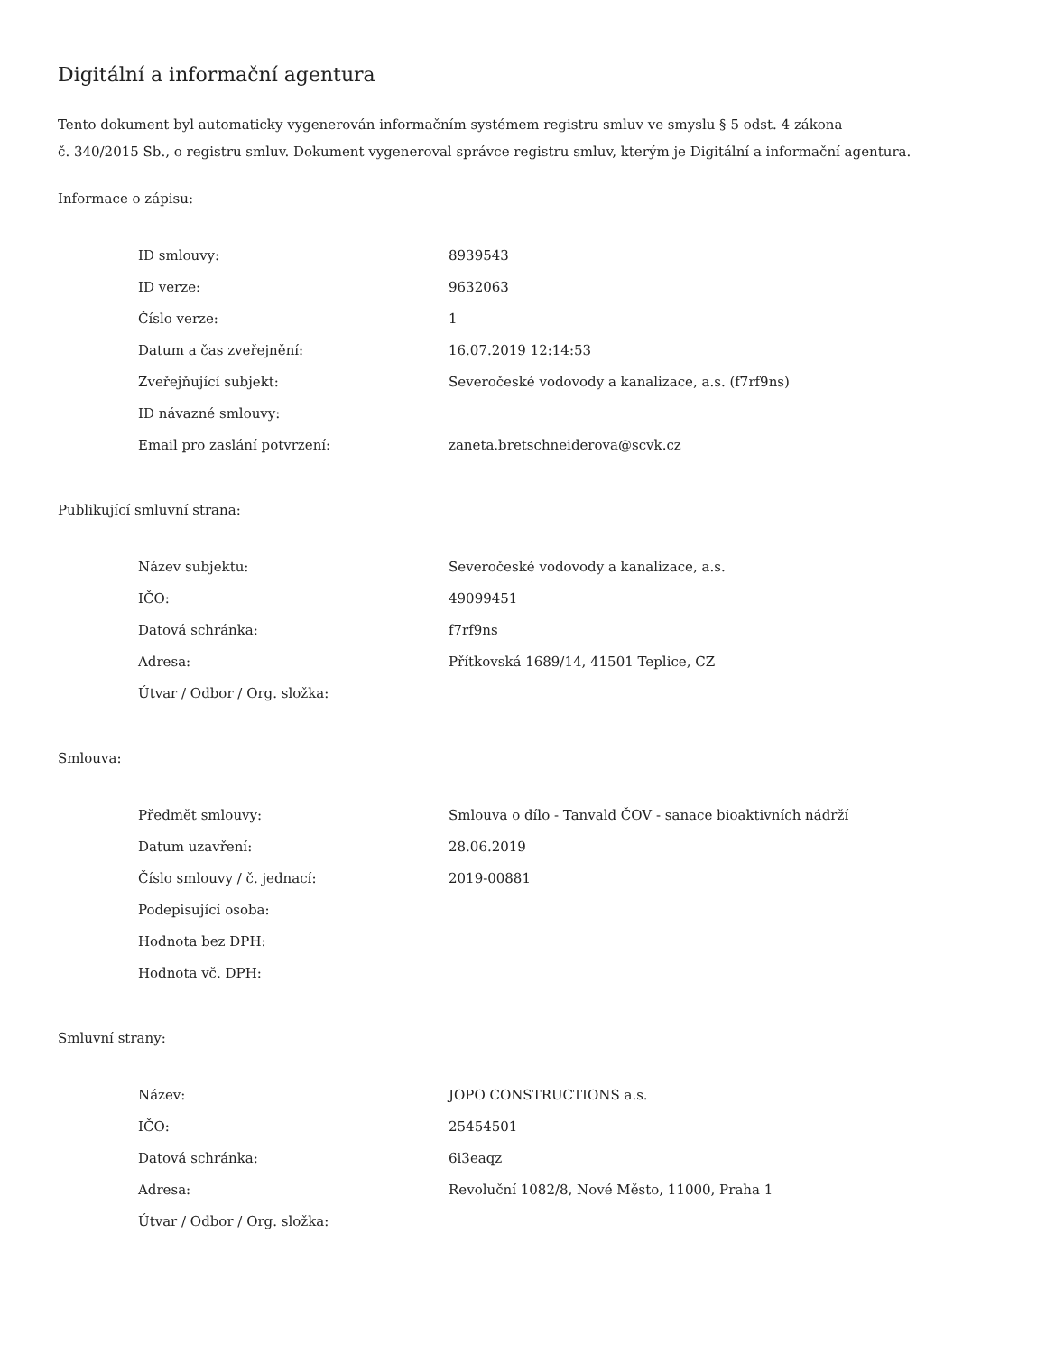Digitální a informační agentura
Tento dokument byl automaticky vygenerován informačním systémem registru smluv ve smyslu § 5 odst. 4 zákona
č. 340/2015 Sb., o registru smluv. Dokument vygeneroval správce registru smluv, kterým je Digitální a informační agentura.
Informace o zápisu:
| ID smlouvy: | 8939543 |
| ID verze: | 9632063 |
| Číslo verze: | 1 |
| Datum a čas zveřejnění: | 16.07.2019 12:14:53 |
| Zveřejňující subjekt: | Severočeské vodovody a kanalizace, a.s. (f7rf9ns) |
| ID návazné smlouvy: | |
| Email pro zaslání potvrzení: | zaneta.bretschneiderova@scvk.cz |
Publikující smluvní strana:
| Název subjektu: | Severočeské vodovody a kanalizace, a.s. |
| IČO: | 49099451 |
| Datová schránka: | f7rf9ns |
| Adresa: | Přítkovská 1689/14, 41501 Teplice, CZ |
| Útvar / Odbor / Org. složka: | |
Smlouva:
| Předmět smlouvy: | Smlouva o dílo - Tanvald ČOV - sanace bioaktivních nádrží |
| Datum uzavření: | 28.06.2019 |
| Číslo smlouvy / č. jednací: | 2019-00881 |
| Podepisující osoba: | |
| Hodnota bez DPH: | |
| Hodnota vč. DPH: | |
Smluvní strany:
| Název: | JOPO CONSTRUCTIONS a.s. |
| IČO: | 25454501 |
| Datová schránka: | 6i3eaqz |
| Adresa: | Revoluční 1082/8, Nové Město, 11000, Praha 1 |
| Útvar / Odbor / Org. složka: | |